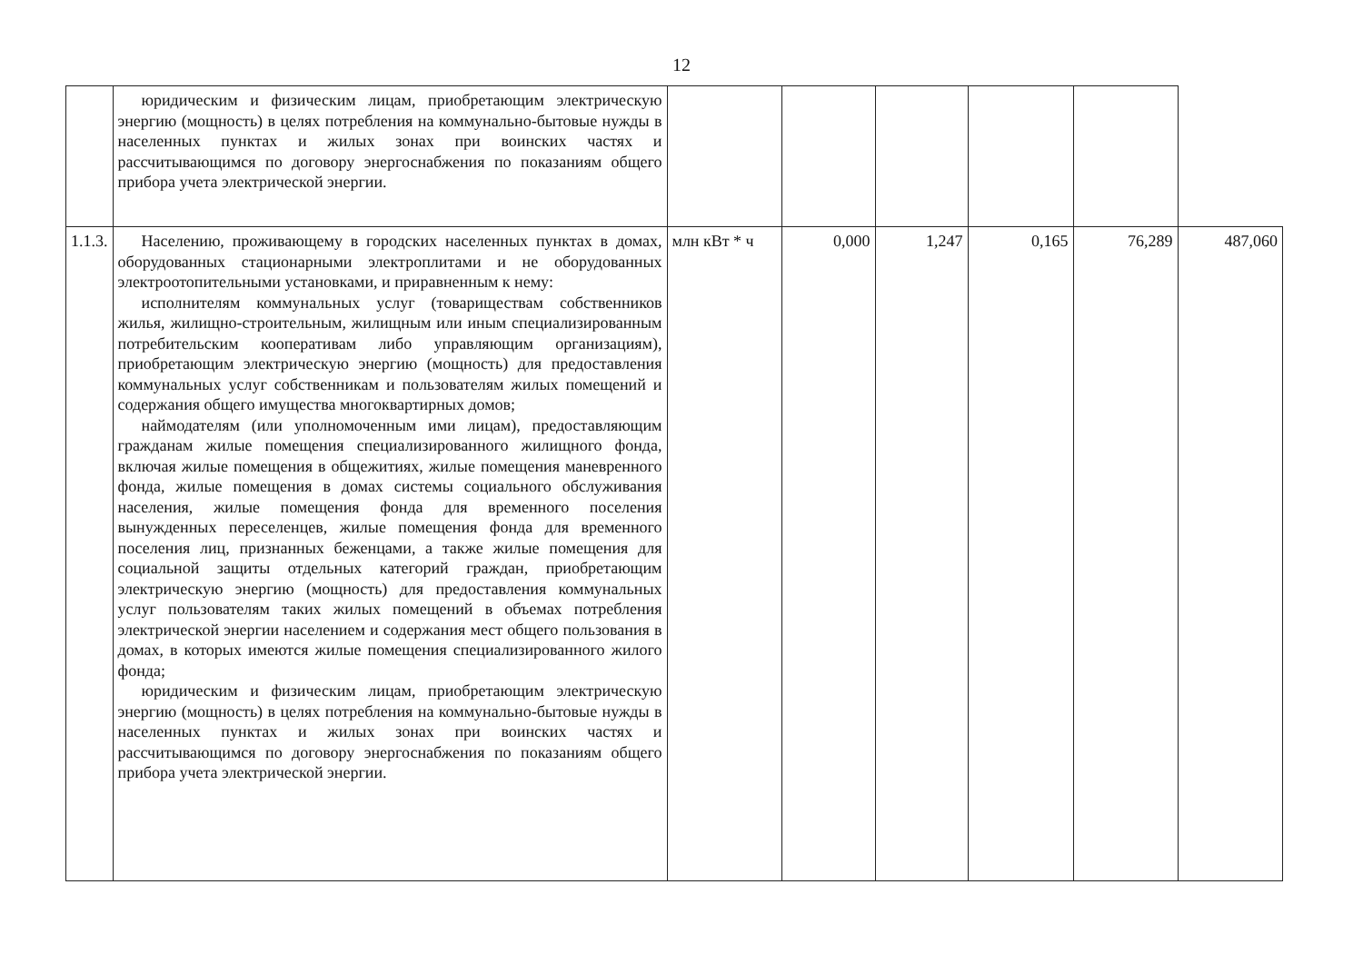12
| | юридическим и физическим лицам, приобретающим электрическую энергию (мощность) в целях потребления на коммунально-бытовые нужды в населенных пунктах и жилых зонах при воинских частях и рассчитывающимся по договору энергоснабжения по показаниям общего прибора учета электрической энергии. | | | | | | |
| 1.1.3. | Населению, проживающему в городских населенных пунктах в домах, оборудованных стационарными электроплитами и не оборудованных электроотопительными установками, и приравненным к нему: исполнителям коммунальных услуг (товариществам собственников жилья, жилищно-строительным, жилищным или иным специализированным потребительским кооперативам либо управляющим организациям), приобретающим электрическую энергию (мощность) для предоставления коммунальных услуг собственникам и пользователям жилых помещений и содержания общего имущества многоквартирных домов; наймодателям (или уполномоченным ими лицам), предоставляющим гражданам жилые помещения специализированного жилищного фонда, включая жилые помещения в общежитиях, жилые помещения маневренного фонда, жилые помещения в домах системы социального обслуживания населения, жилые помещения фонда для временного поселения вынужденных переселенцев, жилые помещения фонда для временного поселения лиц, признанных беженцами, а также жилые помещения для социальной защиты отдельных категорий граждан, приобретающим электрическую энергию (мощность) для предоставления коммунальных услуг пользователям таких жилых помещений в объемах потребления электрической энергии населением и содержания мест общего пользования в домах, в которых имеются жилые помещения специализированного жилого фонда; юридическим и физическим лицам, приобретающим электрическую энергию (мощность) в целях потребления на коммунально-бытовые нужды в населенных пунктах и жилых зонах при воинских частях и рассчитывающимся по договору энергоснабжения по показаниям общего прибора учета электрической энергии. | млн кВт * ч | 0,000 | 1,247 | 0,165 | 76,289 | 487,060 |